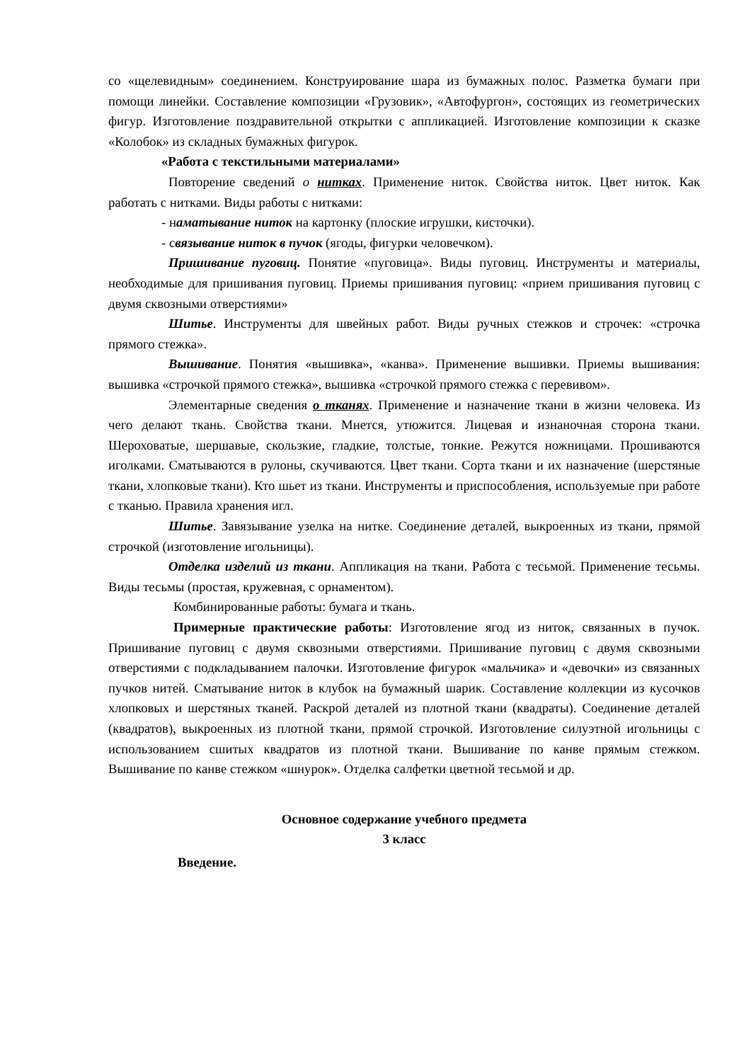со «щелевидным» соединением. Конструирование шара из бумажных полос. Разметка бумаги при помощи линейки. Составление композиции «Грузовик», «Автофургон», состоящих из геометрических фигур. Изготовление поздравительной открытки с аппликацией. Изготовление композиции к сказке «Колобок» из складных бумажных фигурок.
«Работа с текстильными материалами»
Повторение сведений о нитках. Применение ниток. Свойства ниток. Цвет ниток. Как работать с нитками. Виды работы с нитками:
- наматывание ниток на картонку (плоские игрушки, кисточки).
- связывание ниток в пучок (ягоды, фигурки человечком).
Пришивание пуговиц. Понятие «пуговица». Виды пуговиц. Инструменты и материалы, необходимые для пришивания пуговиц. Приемы пришивания пуговиц: «прием пришивания пуговиц с двумя сквозными отверстиями»
Шитье. Инструменты для швейных работ. Виды ручных стежков и строчек: «строчка прямого стежка».
Вышивание. Понятия «вышивка», «канва». Применение вышивки. Приемы вышивания: вышивка «строчкой прямого стежка», вышивка «строчкой прямого стежка с перевивом».
Элементарные сведения о тканях. Применение и назначение ткани в жизни человека. Из чего делают ткань. Свойства ткани. Мнется, утюжится. Лицевая и изнаночная сторона ткани. Шероховатые, шершавые, скользкие, гладкие, толстые, тонкие. Режутся ножницами. Прошиваются иголками. Сматываются в рулоны, скучиваются. Цвет ткани. Сорта ткани и их назначение (шерстяные ткани, хлопковые ткани). Кто шьет из ткани. Инструменты и приспособления, используемые при работе с тканью. Правила хранения игл.
Шитье. Завязывание узелка на нитке. Соединение деталей, выкроенных из ткани, прямой строчкой (изготовление игольницы).
Отделка изделий из ткани. Аппликация на ткани. Работа с тесьмой. Применение тесьмы. Виды тесьмы (простая, кружевная, с орнаментом).
Комбинированные работы: бумага и ткань.
Примерные практические работы: Изготовление ягод из ниток, связанных в пучок. Пришивание пуговиц с двумя сквозными отверстиями. Пришивание пуговиц с двумя сквозными отверстиями с подкладыванием палочки. Изготовление фигурок «мальчика» и «девочки» из связанных пучков нитей. Сматывание ниток в клубок на бумажный шарик. Составление коллекции из кусочков хлопковых и шерстяных тканей. Раскрой деталей из плотной ткани (квадраты). Соединение деталей (квадратов), выкроенных из плотной ткани, прямой строчкой. Изготовление силуэтной игольницы с использованием сшитых квадратов из плотной ткани. Вышивание по канве прямым стежком. Вышивание по канве стежком «шнурок». Отделка салфетки цветной тесьмой и др.
Основное содержание учебного предмета
3 класс
Введение.